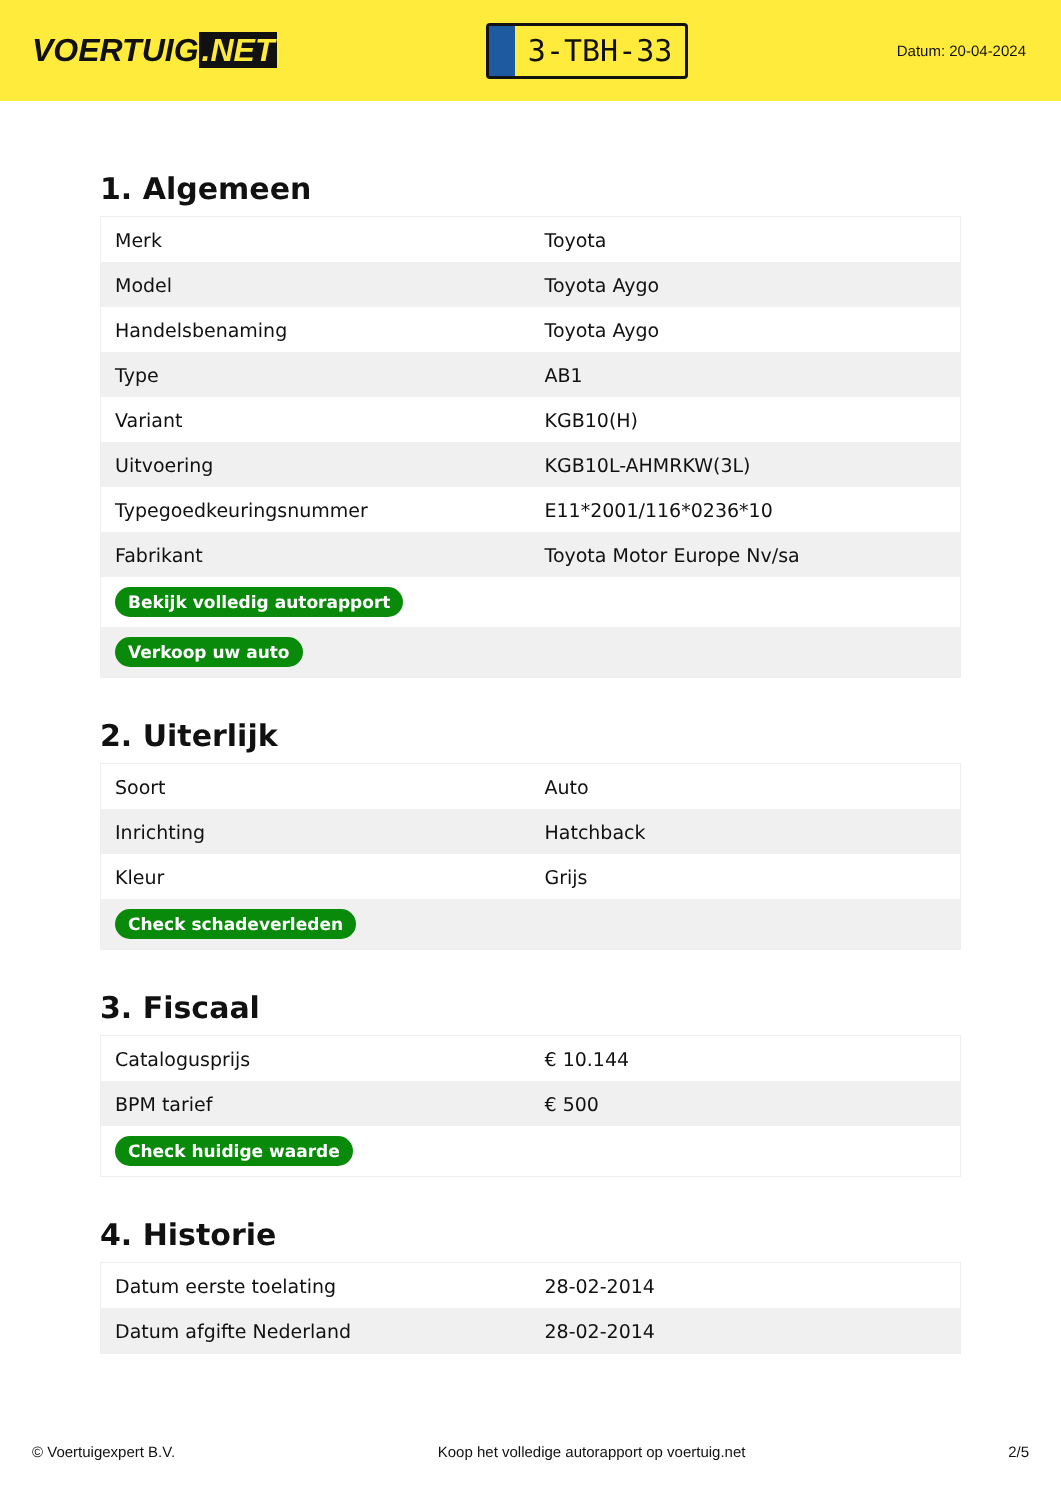VOERTUIG.NET
3-TBH-33
Datum: 20-04-2024
1. Algemeen
| Merk | Toyota |
| Model | Toyota Aygo |
| Handelsbenaming | Toyota Aygo |
| Type | AB1 |
| Variant | KGB10(H) |
| Uitvoering | KGB10L-AHMRKW(3L) |
| Typegoedkeuringsnummer | E11*2001/116*0236*10 |
| Fabrikant | Toyota Motor Europe Nv/sa |
| Bekijk volledig autorapport | |
| Verkoop uw auto | |
2. Uiterlijk
| Soort | Auto |
| Inrichting | Hatchback |
| Kleur | Grijs |
| Check schadeverleden | |
3. Fiscaal
| Catalogusprijs | € 10.144 |
| BPM tarief | € 500 |
| Check huidige waarde | |
4. Historie
| Datum eerste toelating | 28-02-2014 |
| Datum afgifte Nederland | 28-02-2014 |
© Voertuigexpert B.V. Koop het volledige autorapport op voertuig.net 2/5